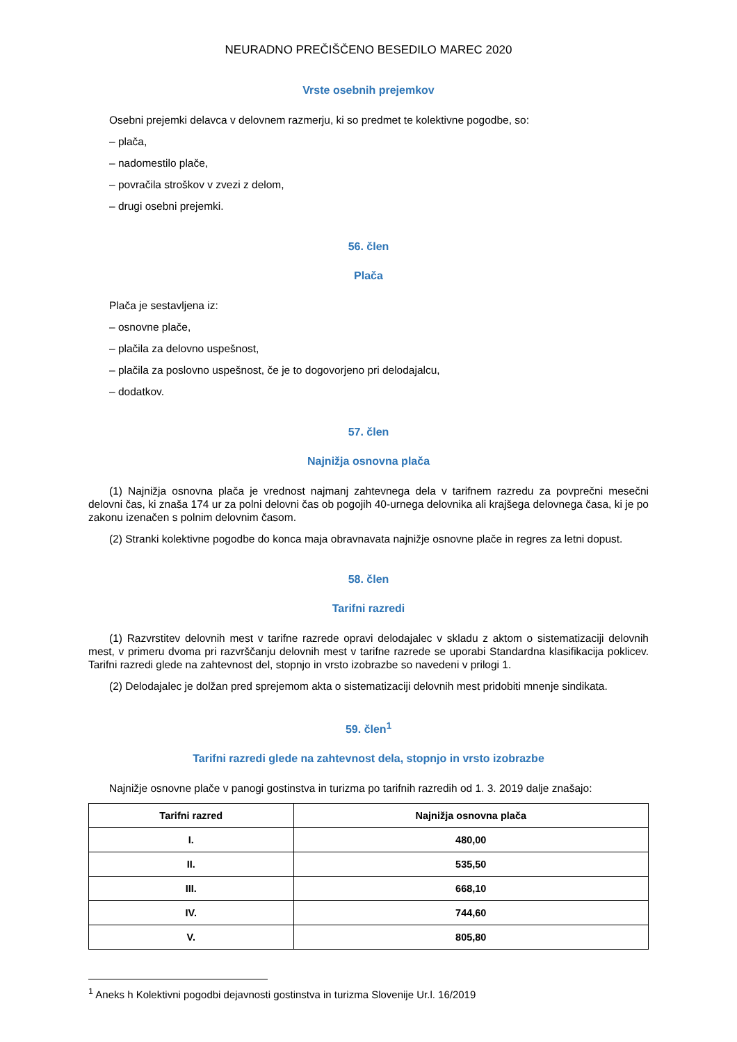NEURADNO PREČIŠČENO BESEDILO MAREC 2020
Vrste osebnih prejemkov
Osebni prejemki delavca v delovnem razmerju, ki so predmet te kolektivne pogodbe, so:
– plača,
– nadomestilo plače,
– povračila stroškov v zvezi z delom,
– drugi osebni prejemki.
56. člen
Plača
Plača je sestavljena iz:
– osnovne plače,
– plačila za delovno uspešnost,
– plačila za poslovno uspešnost, če je to dogovorjeno pri delodajalcu,
– dodatkov.
57. člen
Najnižja osnovna plača
(1) Najnižja osnovna plača je vrednost najmanj zahtevnega dela v tarifnem razredu za povprečni mesečni delovni čas, ki znaša 174 ur za polni delovni čas ob pogojih 40-urnega delovnika ali krajšega delovnega časa, ki je po zakonu izenačen s polnim delovnim časom.
(2) Stranki kolektivne pogodbe do konca maja obravnavata najnižje osnovne plače in regres za letni dopust.
58. člen
Tarifni razredi
(1) Razvrstitev delovnih mest v tarifne razrede opravi delodajalec v skladu z aktom o sistematizaciji delovnih mest, v primeru dvoma pri razvrščanju delovnih mest v tarifne razrede se uporabi Standardna klasifikacija poklicev. Tarifni razredi glede na zahtevnost del, stopnjo in vrsto izobrazbe so navedeni v prilogi 1.
(2) Delodajalec je dolžan pred sprejemom akta o sistematizaciji delovnih mest pridobiti mnenje sindikata.
59. člen<sup>1</sup>
Tarifni razredi glede na zahtevnost dela, stopnjo in vrsto izobrazbe
Najnižje osnovne plače v panogi gostinstva in turizma po tarifnih razredih od 1. 3. 2019 dalje znašajo:
| Tarifni razred | Najnižja osnovna plača |
| --- | --- |
| I. | 480,00 |
| II. | 535,50 |
| III. | 668,10 |
| IV. | 744,60 |
| V. | 805,80 |
<sup>1</sup> Aneks h Kolektivni pogodbi dejavnosti gostinstva in turizma Slovenije Ur.l. 16/2019